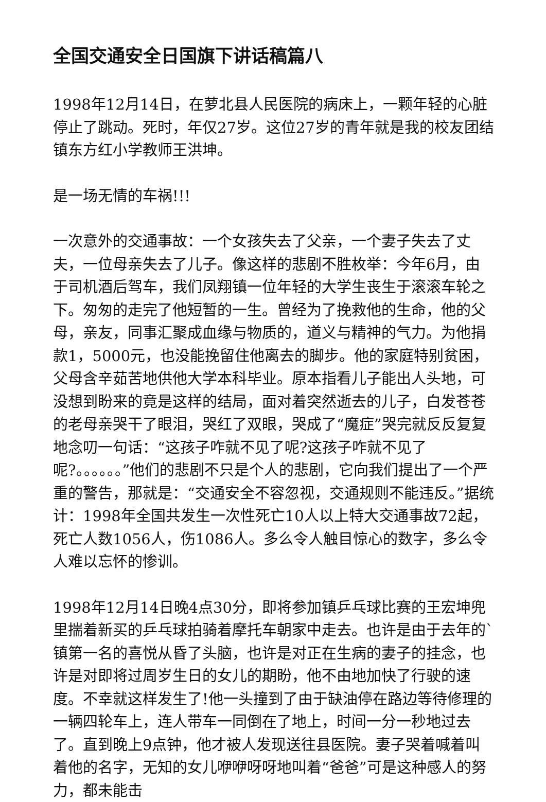全国交通安全日国旗下讲话稿篇八
1998年12月14日，在萝北县人民医院的病床上，一颗年轻的心脏停止了跳动。死时，年仅27岁。这位27岁的青年就是我的校友团结镇东方红小学教师王洪坤。
是一场无情的车祸!!!
一次意外的交通事故：一个女孩失去了父亲，一个妻子失去了丈夫，一位母亲失去了儿子。像这样的悲剧不胜枚举：今年6月，由于司机酒后驾车，我们凤翔镇一位年轻的大学生丧生于滚滚车轮之下。匆匆的走完了他短暂的一生。曾经为了挽救他的生命，他的父母，亲友，同事汇聚成血缘与物质的，道义与精神的气力。为他捐款1，5000元，也没能挽留住他离去的脚步。他的家庭特别贫困，父母含辛茹苦地供他大学本科毕业。原本指看儿子能出人头地，可没想到盼来的竟是这样的结局，面对着突然逝去的儿子，白发苍苍的老母亲哭干了眼泪，哭红了双眼，哭成了“魔症”哭完就反反复复地念叨一句话：“这孩子咋就不见了呢?这孩子咋就不见了呢?。。。。。。”他们的悲剧不只是个人的悲剧，它向我们提出了一个严重的警告，那就是：“交通安全不容忽视，交通规则不能违反。”据统计：1998年全国共发生一次性死亡10人以上特大交通事故72起，死亡人数1056人，伤1086人。多么令人触目惊心的数字，多么令人难以忘怀的惨训。
1998年12月14日晚4点30分，即将参加镇乒乓球比赛的王宏坤兜里揣着新买的乒乓球拍骑着摩托车朝家中走去。也许是由于去年的`镇第一名的喜悦从昏了头脑，也许是对正在生病的妻子的挂念，也许是对即将过周岁生日的女儿的期盼，他不由地加快了行驶的速度。不幸就这样发生了!他一头撞到了由于缺油停在路边等待修理的一辆四轮车上，连人带车一同倒在了地上，时间一分一秒地过去了。直到晚上9点钟，他才被人发现送往县医院。妻子哭着喊着叫着他的名字，无知的女儿咿咿呀呀地叫着“爸爸”可是这种感人的努力，都未能击